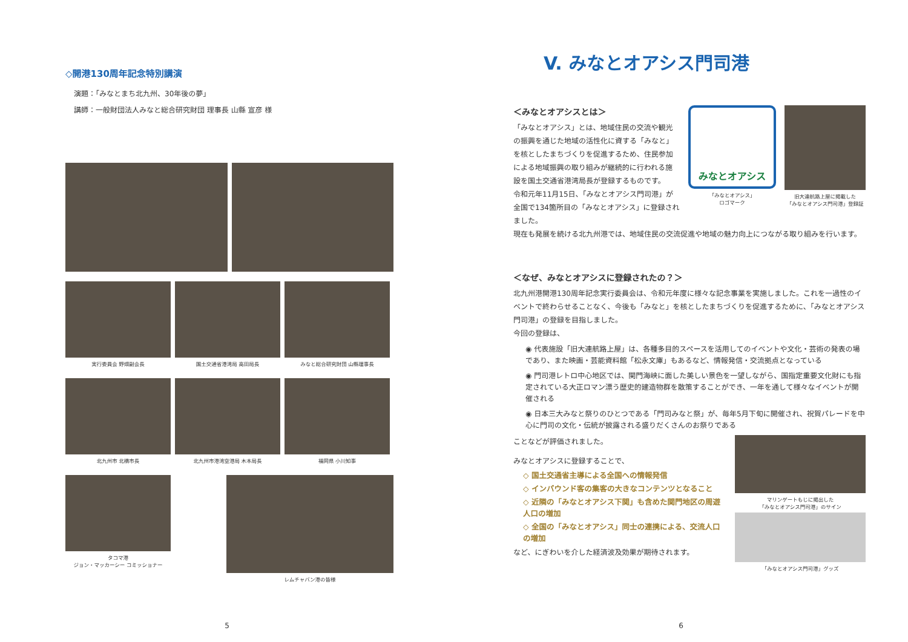◇開港130周年記念特別講演
演題：「みなとまち北九州、30年後の夢」
講師：一般財団法人みなと総合研究財団 理事長 山縣 宣彦 様
実行委員会 野畑副会長 国土交通省港湾局 高田局長
みなと総合研究財団 山縣理事長
北九州市 北橋市長 北九州市港湾空港局 木本局長
福岡県 小川知事
タコマ港
ジョン・マッカーシー コミッショナー
レムチャバン港の皆様
5
V. みなとオアシス門司港
＜みなとオアシスとは＞
「みなとオアシス」とは、地域住民の交流や観光の振興を通じた地域の活性化に資する「みなと」を核としたまちづくりを促進するため、住民参加による地域振興の取り組みが継続的に行われる施設を国土交通省港湾局長が登録するものです。
令和元年11月15日、「みなとオアシス門司港」が全国で134箇所目の「みなとオアシス」に登録されました。
みなとオアシス
「みなとオアシス」
ロゴマーク
旧大連航路上屋に掲載した
「みなとオアシス門司港」登録証
現在も発展を続ける北九州港では、地域住民の交流促進や地域の魅力向上につながる取り組みを行います。
＜なぜ、みなとオアシスに登録されたの？＞
北九州港開港130周年記念実行委員会は、令和元年度に様々な記念事業を実施しました。これを一過性のイベントで終わらせることなく、今後も「みなと」を核としたまちづくりを促進するために、「みなとオアシス門司港」の登録を目指しました。
今回の登録は、
◉ 代表施設「旧大連航路上屋」は、各種多目的スペースを活用してのイベントや文化・芸術の発表の場であり、また映画・芸能資料館「松永文庫」もあるなど、情報発信・交流拠点となっている
◉ 門司港レトロ中心地区では、関門海峡に面した美しい景色を一望しながら、国指定重要文化財にも指定されている大正ロマン漂う歴史的建造物群を散策することができ、一年を通して様々なイベントが開催される
◉ 日本三大みなと祭りのひとつである「門司みなと祭」が、毎年5月下旬に開催され、祝賀パレードを中心に門司の文化・伝統が披露される盛りだくさんのお祭りである
ことなどが評価されました。
みなとオアシスに登録することで、
◇ 国土交通省主導による全国への情報発信
◇ インバウンド客の集客の大きなコンテンツとなること
◇ 近隣の「みなとオアシス下関」も含めた関門地区の周遊人口の増加
◇ 全国の「みなとオアシス」同士の連携による、交流人口の増加
など、にぎわいを介した経済波及効果が期待されます。
マリンゲートもじに掲出した
「みなとオアシス門司港」のサイン
「みなとオアシス門司港」グッズ
6